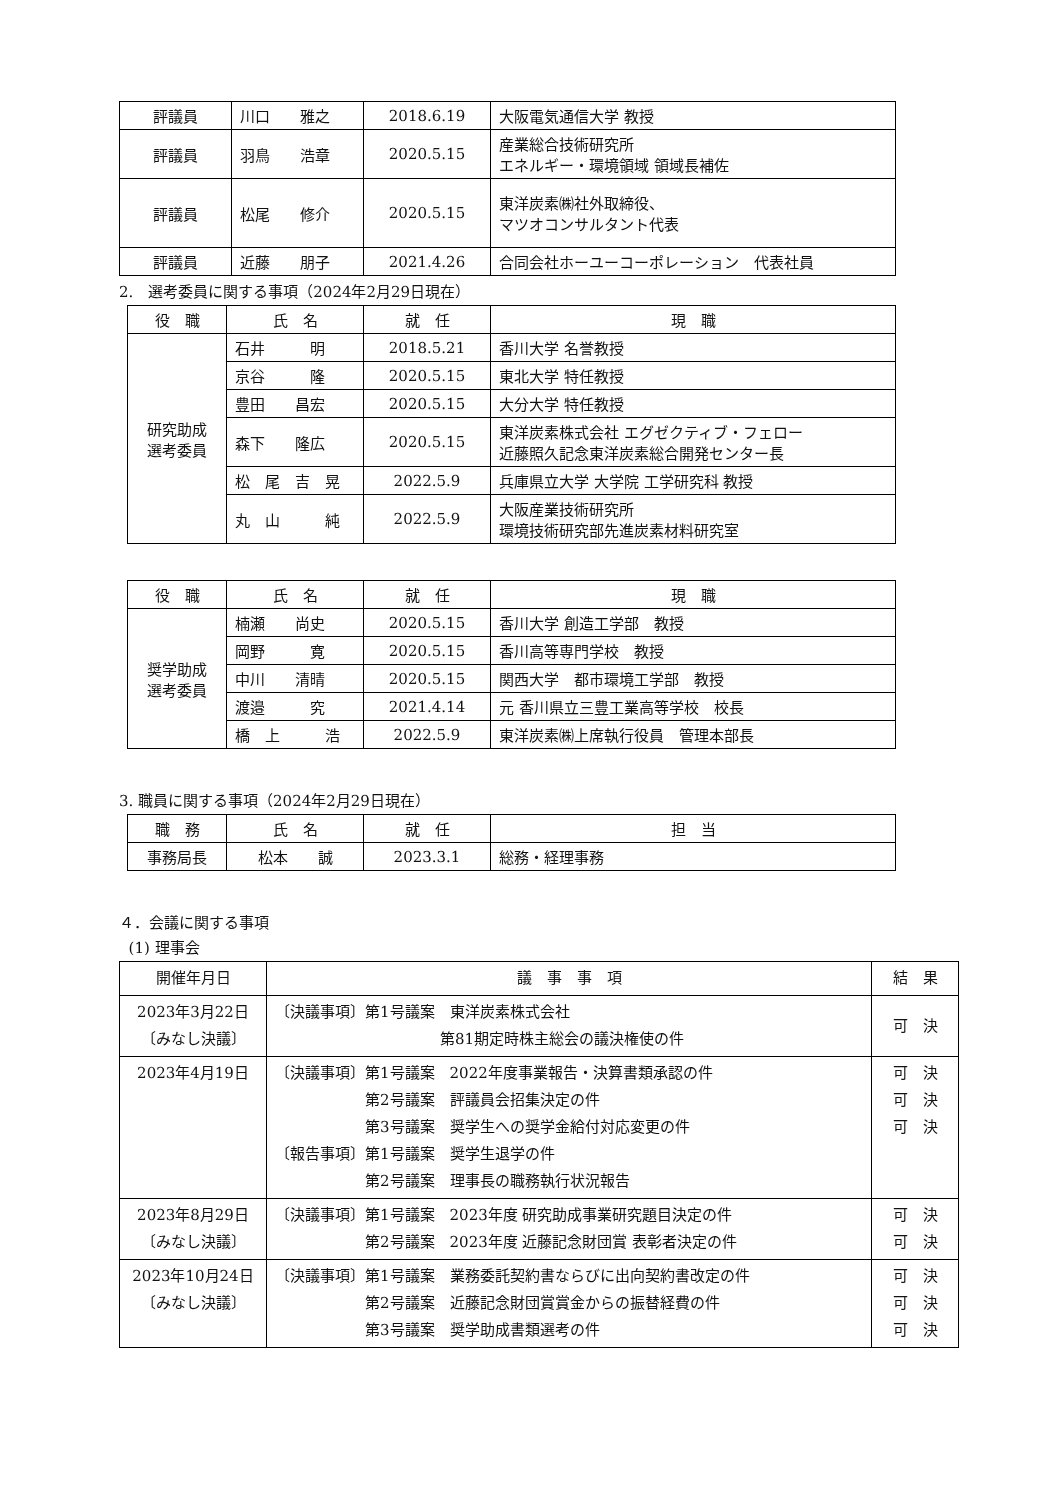| 評議員 | 川口 雅之 | 2018.6.19 | 大阪電気通信大学 教授 |
| 評議員 | 羽鳥 浩章 | 2020.5.15 | 産業総合技術研究所 エネルギー・環境領域 領域長補佐 |
| 評議員 | 松尾 修介 | 2020.5.15 | 東洋炭素㈱社外取締役、 マツオコンサルタント代表 |
| 評議員 | 近藤 朋子 | 2021.4.26 | 合同会社ホーユーコーポレーション 代表社員 |
2.　選考委員に関する事項（2024年2月29日現在）
| 役 職 | 氏 名 | 就 任 | 現 職 |
| 研究助成 選考委員 | 石井 明 | 2018.5.21 | 香川大学 名誉教授 |
| | 京谷 隆 | 2020.5.15 | 東北大学 特任教授 |
| | 豊田 昌宏 | 2020.5.15 | 大分大学 特任教授 |
| | 森下 隆広 | 2020.5.15 | 東洋炭素株式会社 エグゼクティブ・フェロー 近藤照久記念東洋炭素総合開発センター長 |
| | 松 尾 吉 晃 | 2022.5.9 | 兵庫県立大学 大学院 工学研究科 教授 |
| | 丸 山 純 | 2022.5.9 | 大阪産業技術研究所 環境技術研究部先進炭素材料研究室 |
| 役 職 | 氏 名 | 就 任 | 現 職 |
| 奨学助成 選考委員 | 楠瀬 尚史 | 2020.5.15 | 香川大学 創造工学部 教授 |
| | 岡野 寛 | 2020.5.15 | 香川高等専門学校 教授 |
| | 中川 清晴 | 2020.5.15 | 関西大学 都市環境工学部 教授 |
| | 渡邉 究 | 2021.4.14 | 元 香川県立三豊工業高等学校 校長 |
| | 橋 上 浩 | 2022.5.9 | 東洋炭素㈱上席執行役員 管理本部長 |
3. 職員に関する事項（2024年2月29日現在）
| 職 務 | 氏 名 | 就 任 | 担 当 |
| 事務局長 | 松本 誠 | 2023.3.1 | 総務・経理事務 |
４．会議に関する事項
(1) 理事会
| 開催年月日 | 議 事 事 項 | 結 果 |
| 2023年3月22日 〔みなし決議〕 | 〔決議事項〕第1号議案 東洋炭素株式会社 第81期定時株主総会の議決権使の件 | 可 決 |
| 2023年4月19日 | 〔決議事項〕第1号議案 2022年度事業報告・決算書類承認の件 第2号議案 評議員会招集決定の件 第3号議案 奨学生への奨学金給付対応変更の件 〔報告事項〕第1号議案 奨学生退学の件 第2号議案 理事長の職務執行状況報告 | 可 決 可 決 可 決 |
| 2023年8月29日 〔みなし決議〕 | 〔決議事項〕第1号議案 2023年度 研究助成事業研究題目決定の件 第2号議案 2023年度 近藤記念財団賞 表彰者決定の件 | 可 決 可 決 |
| 2023年10月24日 〔みなし決議〕 | 〔決議事項〕第1号議案 業務委託契約書ならびに出向契約書改定の件 第2号議案 近藤記念財団賞賞金からの振替経費の件 第3号議案 奨学助成書類選考の件 | 可 決 可 決 可 決 |